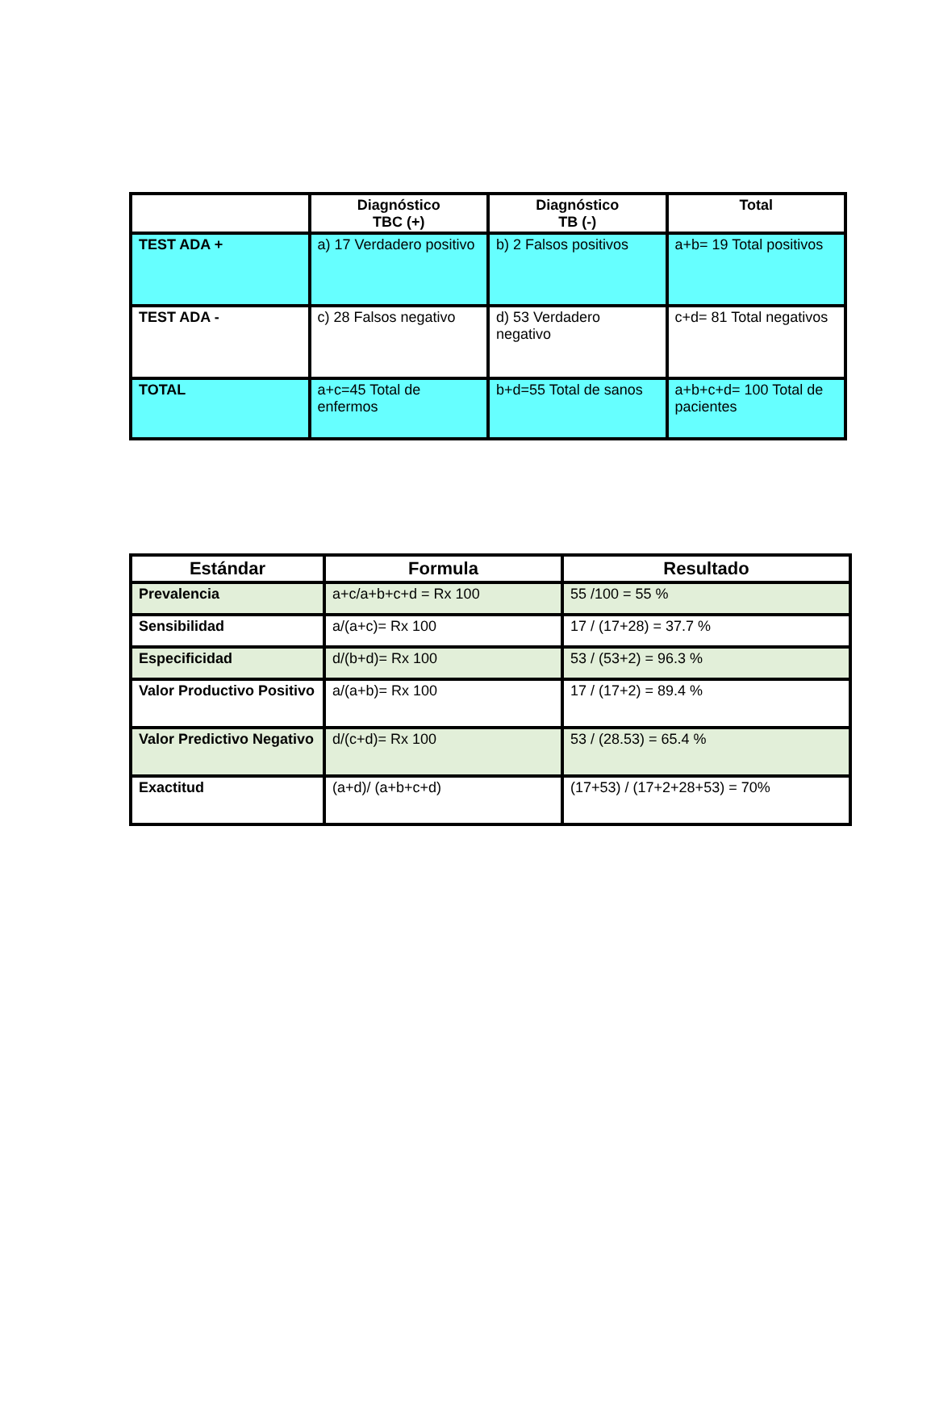| | Diagnóstico TBC (+) | Diagnóstico TB (-) | Total |
| --- | --- | --- | --- |
| TEST ADA + | a) 17 Verdadero positivo | b) 2 Falsos positivos | a+b= 19 Total positivos |
| TEST ADA - | c) 28 Falsos negativo | d) 53 Verdadero negativo | c+d= 81 Total negativos |
| TOTAL | a+c=45 Total de enfermos | b+d=55 Total de sanos | a+b+c+d= 100 Total de pacientes |
| Estándar | Formula | Resultado |
| --- | --- | --- |
| Prevalencia | a+c/a+b+c+d = Rx 100 | 55 /100 = 55 % |
| Sensibilidad | a/(a+c)= Rx 100 | 17 / (17+28) = 37.7 % |
| Especificidad | d/(b+d)= Rx 100 | 53 / (53+2) = 96.3 % |
| Valor Productivo Positivo | a/(a+b)= Rx 100 | 17 / (17+2) = 89.4 % |
| Valor Predictivo Negativo | d/(c+d)= Rx 100 | 53 / (28.53) = 65.4 % |
| Exactitud | (a+d)/ (a+b+c+d) | (17+53) / (17+2+28+53) = 70% |